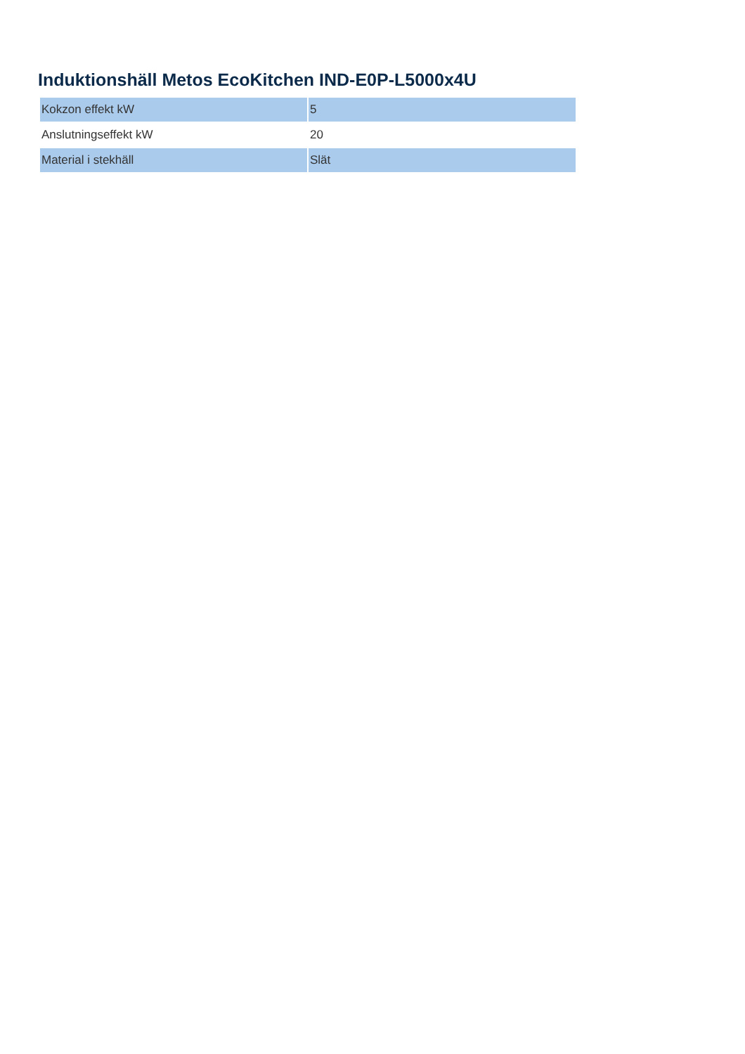Induktionshäll Metos EcoKitchen IND-E0P-L5000x4U
| Kokzon effekt kW | 5 |
| Anslutningseffekt kW | 20 |
| Material i stekhäll | Slät |